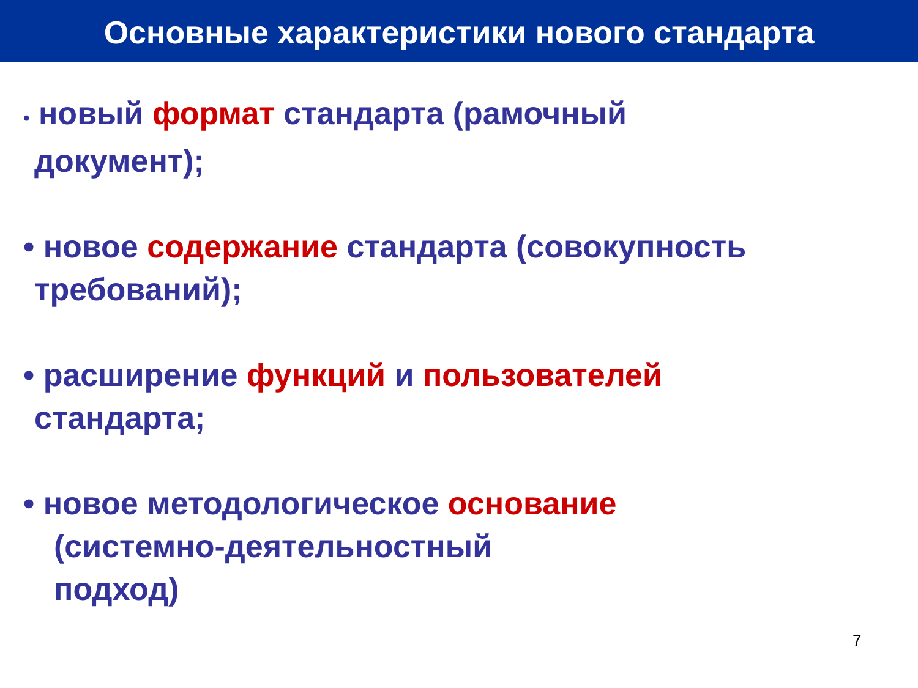Основные характеристики нового стандарта
• новый формат стандарта (рамочный
документ);
• новое содержание стандарта (совокупность
требований);
• расширение функций и пользователей
стандарта;
• новое методологическое основание
(системно-деятельностный
подход)
7